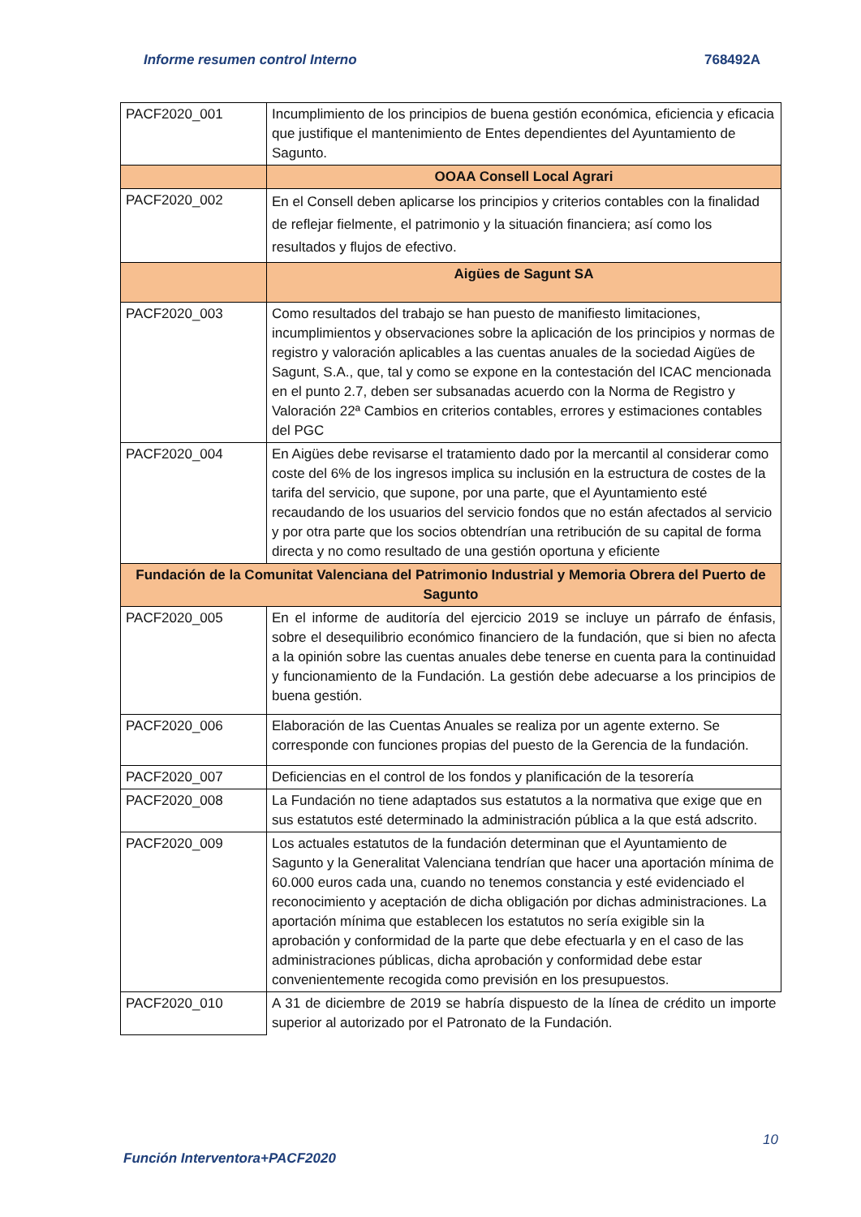Informe resumen control Interno 768492A
| PACF2020_001 | Incumplimiento de los principios de buena gestión económica, eficiencia y eficacia que justifique el mantenimiento de Entes dependientes del Ayuntamiento de Sagunto. |
| | OOAA Consell Local Agrari |
| PACF2020_002 | En el Consell deben aplicarse los principios y criterios contables con la finalidad de reflejar fielmente, el patrimonio y la situación financiera; así como los resultados y flujos de efectivo. |
| | Aigües de Sagunt SA |
| PACF2020_003 | Como resultados del trabajo se han puesto de manifiesto limitaciones, incumplimientos y observaciones sobre la aplicación de los principios y normas de registro y valoración aplicables a las cuentas anuales de la sociedad Aigües de Sagunt, S.A., que, tal y como se expone en la contestación del ICAC mencionada en el punto 2.7, deben ser subsanadas acuerdo con la Norma de Registro y Valoración 22ª Cambios en criterios contables, errores y estimaciones contables del PGC |
| PACF2020_004 | En Aigües debe revisarse el tratamiento dado por la mercantil al considerar como coste del 6% de los ingresos implica su inclusión en la estructura de costes de la tarifa del servicio, que supone, por una parte, que el Ayuntamiento esté recaudando de los usuarios del servicio fondos que no están afectados al servicio y por otra parte que los socios obtendrían una retribución de su capital de forma directa y no como resultado de una gestión oportuna y eficiente |
| Fundación de la Comunitat Valenciana del Patrimonio Industrial y Memoria Obrera del Puerto de Sagunto | |
| PACF2020_005 | En el informe de auditoría del ejercicio 2019 se incluye un párrafo de énfasis, sobre el desequilibrio económico financiero de la fundación, que si bien no afecta a la opinión sobre las cuentas anuales debe tenerse en cuenta para la continuidad y funcionamiento de la Fundación. La gestión debe adecuarse a los principios de buena gestión. |
| PACF2020_006 | Elaboración de las Cuentas Anuales se realiza por un agente externo. Se corresponde con funciones propias del puesto de la Gerencia de la fundación. |
| PACF2020_007 | Deficiencias en el control de los fondos y planificación de la tesorería |
| PACF2020_008 | La Fundación no tiene adaptados sus estatutos a la normativa que exige que en sus estatutos esté determinado la administración pública a la que está adscrito. |
| PACF2020_009 | Los actuales estatutos de la fundación determinan que el Ayuntamiento de Sagunto y la Generalitat Valenciana tendrían que hacer una aportación mínima de 60.000 euros cada una, cuando no tenemos constancia y esté evidenciado el reconocimiento y aceptación de dicha obligación por dichas administraciones. La aportación mínima que establecen los estatutos no sería exigible sin la aprobación y conformidad de la parte que debe efectuarla y en el caso de las administraciones públicas, dicha aprobación y conformidad debe estar convenientemente recogida como previsión en los presupuestos. |
| PACF2020_010 | A 31 de diciembre de 2019 se habría dispuesto de la línea de crédito un importe superior al autorizado por el Patronato de la Fundación. |
10
Función Interventora+PACF2020